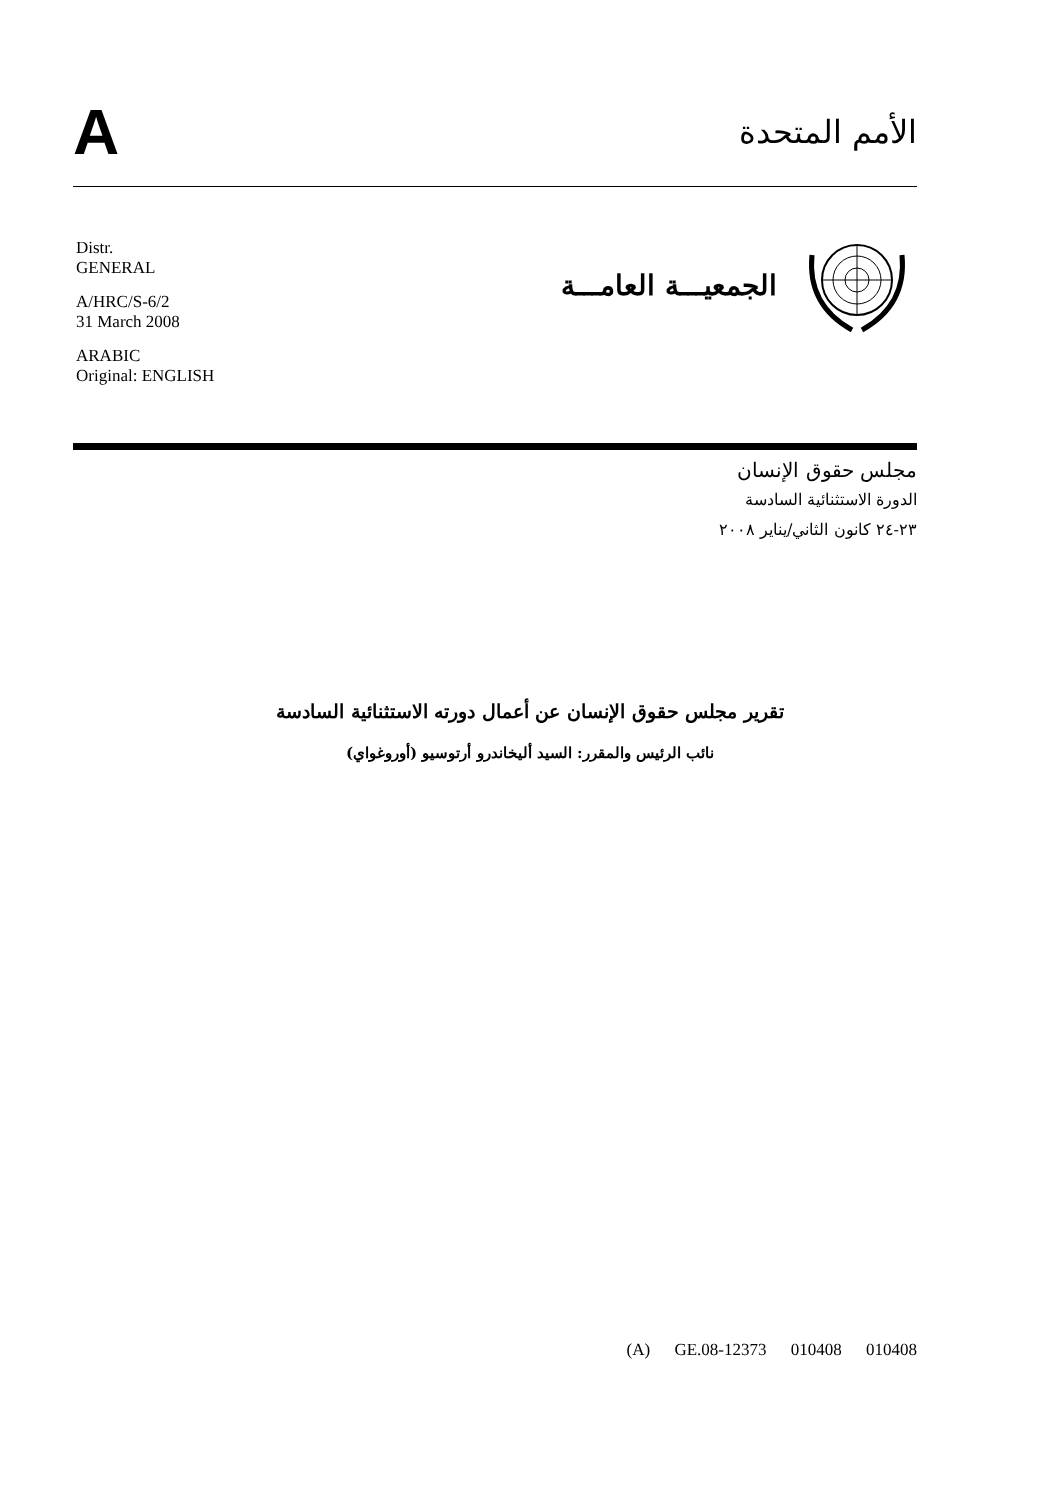A
الأمم المتحدة
Distr.
GENERAL
A/HRC/S-6/2
31 March 2008
ARABIC
Original: ENGLISH
الجمعيـــة العامـــة
مجلس حقوق الإنسان
الدورة الاستثنائية السادسة
٢٣-٢٤ كانون الثاني/يناير ٢٠٠٨
تقرير مجلس حقوق الإنسان عن أعمال دورته الاستثنائية السادسة
نائب الرئيس والمقرر: السيد أليخاندرو أرتوسيو (أوروغواي)
(A) GE.08-12373 010408 010408